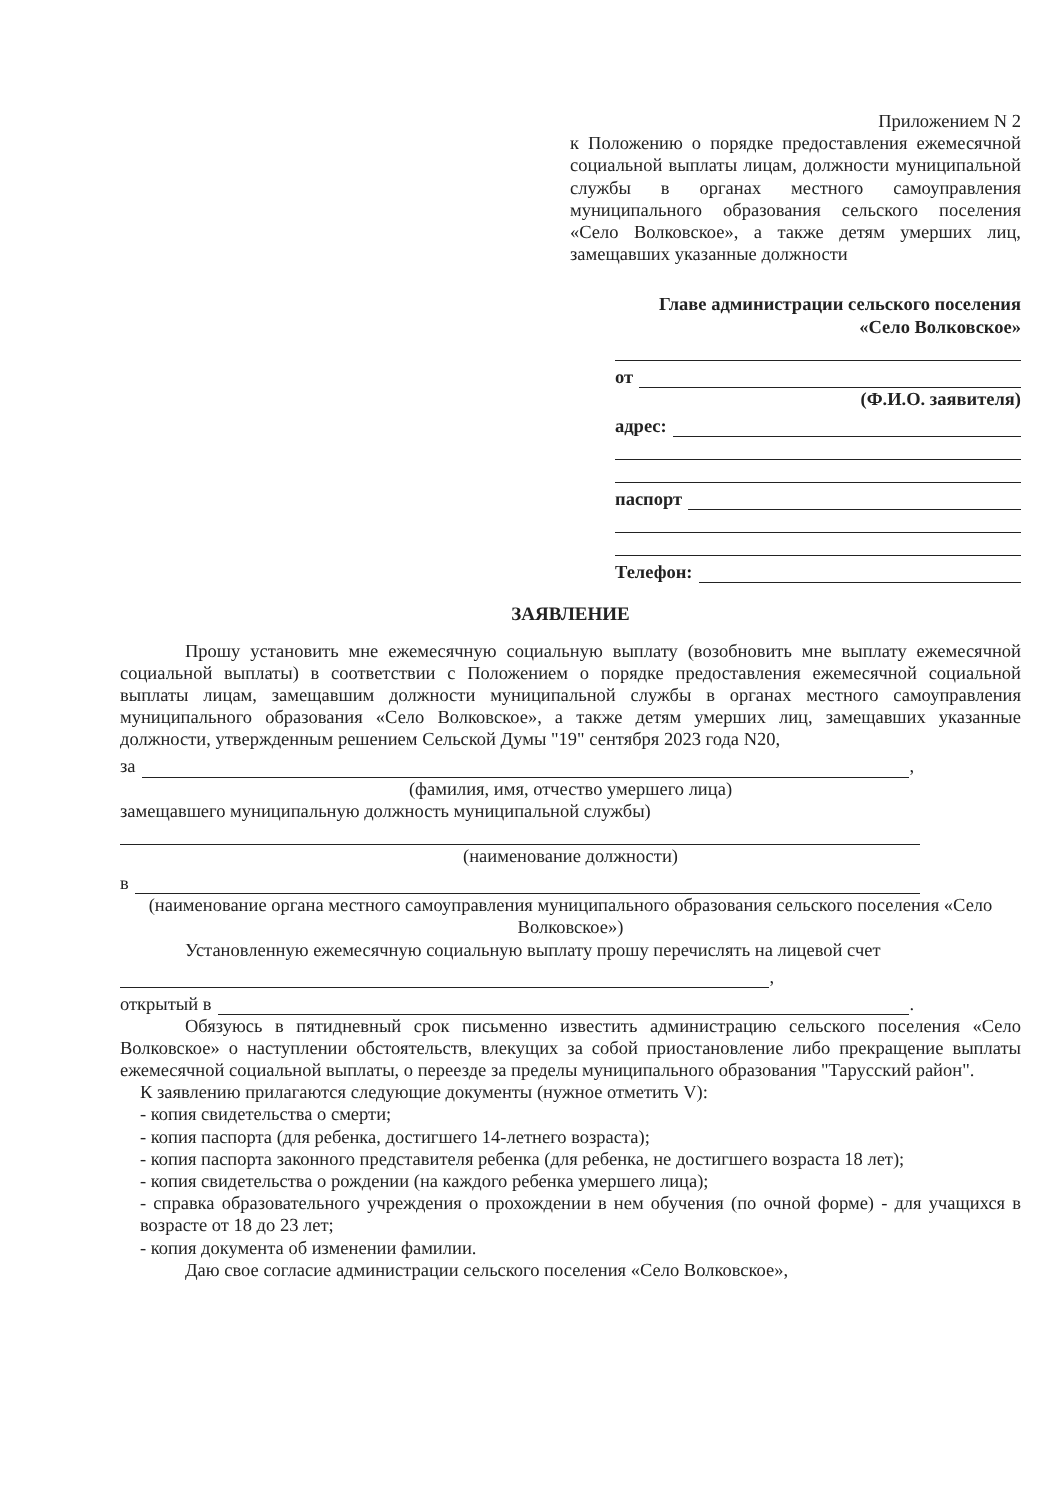Приложением N 2
к Положению о порядке предоставления ежемесячной социальной выплаты лицам, должности муниципальной службы в органах местного самоуправления муниципального образования сельского поселения «Село Волковское», а также детям умерших лиц, замещавших указанные должности
Главе администрации сельского поселения
«Село Волковское»
от
(Ф.И.О. заявителя)
адрес:
паспорт
Телефон:
ЗАЯВЛЕНИЕ
Прошу установить мне ежемесячную социальную выплату (возобновить мне выплату ежемесячной социальной выплаты) в соответствии с Положением о порядке предоставления ежемесячной социальной выплаты лицам, замещавшим должности муниципальной службы в органах местного самоуправления муниципального образования «Село Волковское», а также детям умерших лиц, замещавших указанные должности, утвержденным решением Сельской Думы "19" сентября 2023 года N20,
за
,
(фамилия, имя, отчество умершего лица)
замещавшего муниципальную должность муниципальной службы)
(наименование должности)
в
(наименование органа местного самоуправления муниципального образования сельского поселения «Село Волковское»)
Установленную ежемесячную социальную выплату прошу перечислять на лицевой счет
,
открытый в
.
Обязуюсь в пятидневный срок письменно известить администрацию сельского поселения «Село Волковское» о наступлении обстоятельств, влекущих за собой приостановление либо прекращение выплаты ежемесячной социальной выплаты, о переезде за пределы муниципального образования "Тарусский район".
К заявлению прилагаются следующие документы (нужное отметить V):
- копия свидетельства о смерти;
- копия паспорта (для ребенка, достигшего 14-летнего возраста);
- копия паспорта законного представителя ребенка (для ребенка, не достигшего возраста 18 лет);
- копия свидетельства о рождении (на каждого ребенка умершего лица);
- справка образовательного учреждения о прохождении в нем обучения (по очной форме) - для учащихся в возрасте от 18 до 23 лет;
- копия документа об изменении фамилии.
Даю свое согласие администрации сельского поселения «Село Волковское»,